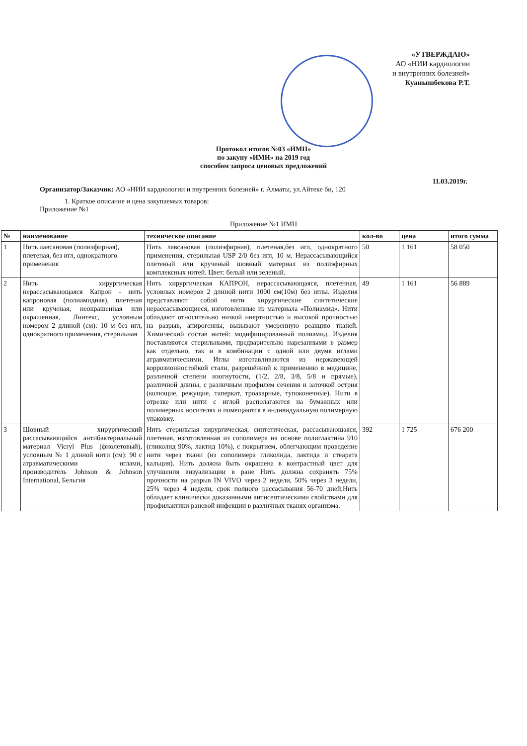«УТВЕРЖДАЮ»
АО «НИИ кардиологии
и внутренних болезней»
Куанышбекова Р.Т.
Протокол итогов №03 «ИМН»
по закупу «ИМН» на 2019 год
способом запроса ценовых предложений
11.03.2019г.
Организатор/Заказчик: АО «НИИ кардиологии и внутренних болезней» г. Алматы, ул.Айтеке би, 120
1. Краткое описание и цена закупаемых товаров:
Приложение №1
Приложение №1 ИМН
| № | наименование | техническое описание | кол-во | цена | итого сумма |
| --- | --- | --- | --- | --- | --- |
| 1 | Нить лавсановая (полиэфирная), плетеная, без игл, однократного применения | Нить лавсановая (полиэфирная), плетеная,без игл, однократного применения, стерильная USP 2/0 без игл, 10 м. Нерассасывающийся плетеный или крученый шовный материал из полиэфирных комплексных нитей. Цвет: белый или зеленый. | 50 | 1 161 | 58 050 |
| 2 | Нить хирургическая нерассасывающаяся Капрон - нить капроновая (полиамидная), плетеная или крученая, неокрашенная или окрашенная, Линтекс, условным номером 2 длиной (см): 10 м без игл, однократного применения, стерильная | Нить хирургическая КАПРОН, нерассасывающаяся, плетенная, условных номеров 2 длиной нити 1000 см(10м) без иглы. Изделия представляют собой нити хирургические синтетические нерассасывающиеся, изготовленные из материала «Полиамид». Нити обладают относительно низкой инертностью и высокой прочностью на разрыв, апирогенны, вызывают умеренную реакцию тканей. Химический состав нитей: модифицированный полиамид. Изделия поставляются стерильными, предварительно нарезанными в размер как отдельно, так и в комбинации с одной или двумя иглами атравматическими. Иглы изготавливаются из нержавеющей коррозионностойкой стали, разрешённой к применению в медицине, различной степени изогнутости, (1/2, 2/8, 3/8, 5/8 и прямые), различной длины, с различным профилем сечения и заточкой острия (колющие, режущие, таперкат, троакарные, тупоконечные). Нити в отрезке или нити с иглой располагаются на бумажных или полимерных носителях и помещаются в индивидуальную полимерную упаковку. | 49 | 1 161 | 56 889 |
| 3 | Шовный хирургический рассасывающийся антибактериальный материал Vicryl Plus (фиолетовый), условным № 1 длиной нити (см): 90 с атравматическими иглами, производитель Johnson & Johnson International, Бельгия | Нить стерильная хирургическая, синтетическая, рассасывающаяся, плетеная, изготовленная из сополимера на основе полиглактина 910 (гликолид 90%, лактид 10%), с покрытием, облегчающим проведение нити через ткани (из сополимера гликолида, лактида и стеарата кальция). Нить должна быть окрашена в контрастный цвет для улучшения визуализации в ране Нить должна сохранять 75% прочности на разрыв IN VIVO через 2 недели, 50% через 3 недели, 25% через 4 недели, срок полного рассасывания 56-70 дней.Нить обладает клинически доказанными антисептическими свойствами для профилактики раневой инфекции в различных тканях организма. | 392 | 1 725 | 676 200 |